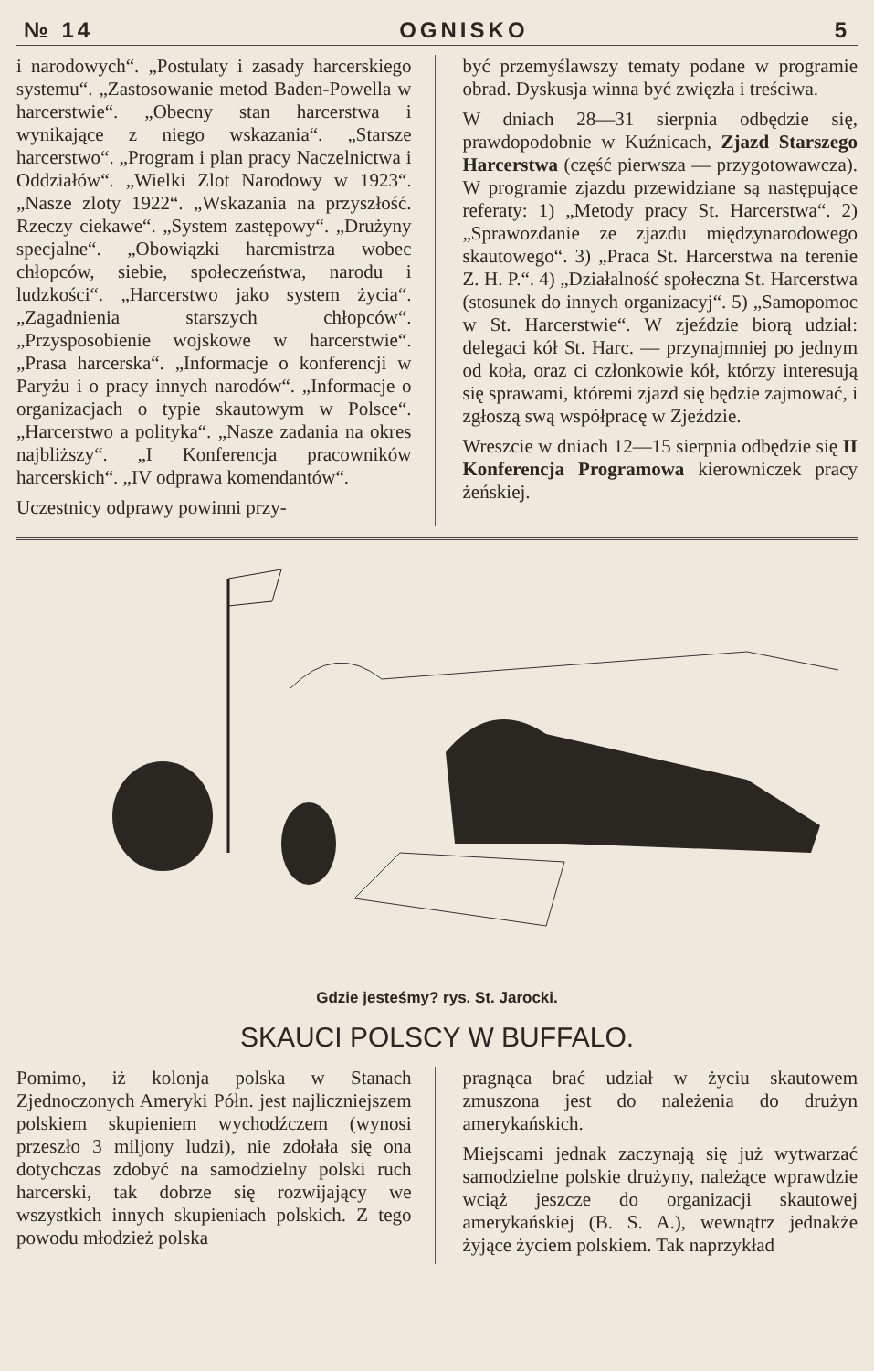№ 14 OGNISKO 5
i narodowych“. „Postulaty i zasady harcerskiego systemu“. „Zastosowanie metod Baden-Powella w harcerstwie“. „Obecny stan harcerstwa i wynikające z niego wskazania“. „Starsze harcerstwo“. „Program i plan pracy Naczelnictwa i Oddziałów“. „Wielki Zlot Narodowy w 1923“. „Nasze zloty 1922“. „Wskazania na przyszłość. Rzeczy ciekawe“. „System zastępowy“. „Drużyny specjalne“. „Obowiązki harcmistrza wobec chłopców, siebie, społeczeństwa, narodu i ludzkości“. „Harcerstwo jako system życia“. „Zagadnienia starszych chłopców“. „Przysposobienie wojskowe w harcerstwie“. „Prasa harcerska“. „Informacje o konferencji w Paryżu i o pracy innych narodów“. „Informacje o organizacjach o typie skautowym w Polsce“. „Harcerstwo a polityka“. „Nasze zadania na okres najbliższy“. „I Konferencja pracowników harcerskich“. „IV odprawa komendantów“.
Uczestnicy odprawy powinni przy-
być przemyślawszy tematy podane w programie obrad. Dyskusja winna być zwięzła i treściwa.
W dniach 28—31 sierpnia odbędzie się, prawdopodobnie w Kuźnicach, Zjazd Starszego Harcerstwa (część pierwsza — przygotowawcza). W programie zjazdu przewidziane są następujące referaty: 1) „Metody pracy St. Harcerstwa“. 2) „Sprawozdanie ze zjazdu międzynarodowego skautowego“. 3) „Praca St. Harcerstwa na terenie Z. H. P.“. 4) „Działalność społeczna St. Harcerstwa (stosunek do innych organizacyj“. 5) „Samopomoc w St. Harcerstwie“. W zjeździe biorą udział: delegaci kół St. Harc. — przynajmniej po jednym od koła, oraz ci członkowie kół, którzy interesują się sprawami, któremi zjazd się będzie zajmować, i zgłoszą swą współpracę w Zjeździe.
Wreszcie w dniach 12—15 sierpnia odbędzie się II Konferencja Programowa kierowniczek pracy żeńskiej.
Gdzie jesteśmy? rys. St. Jarocki.
SKAUCI POLSCY W BUFFALO.
Pomimo, iż kolonja polska w Stanach Zjednoczonych Ameryki Półn. jest najliczniejszem polskiem skupieniem wychodźczem (wynosi przeszło 3 miljony ludzi), nie zdołała się ona dotychczas zdobyć na samodzielny polski ruch harcerski, tak dobrze się rozwijający we wszystkich innych skupieniach polskich. Z tego powodu młodzież polska
pragnąca brać udział w życiu skautowem zmuszona jest do należenia do drużyn amerykańskich.
Miejscami jednak zaczynają się już wytwarzać samodzielne polskie drużyny, należące wprawdzie wciąż jeszcze do organizacji skautowej amerykańskiej (B. S. A.), wewnątrz jednakże żyjące życiem polskiem. Tak naprzykład